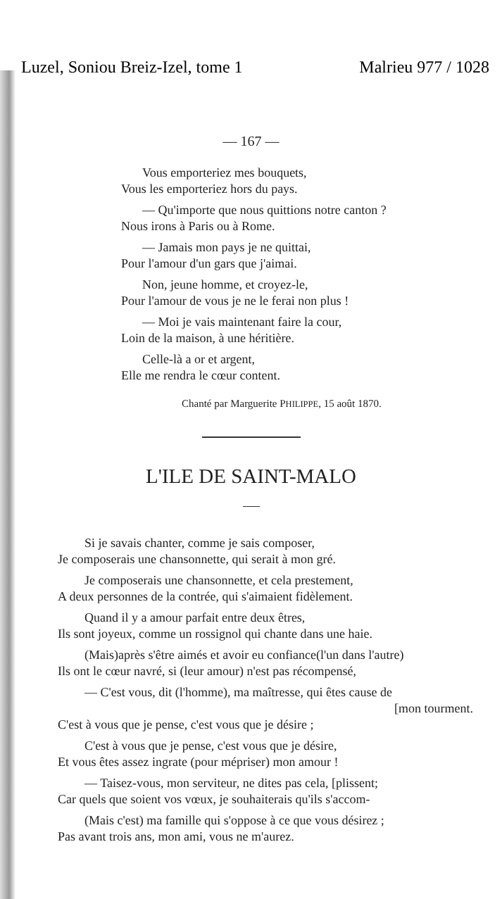Luzel, Soniou Breiz-Izel, tome 1 Malrieu 977 / 1028
— 167 —
Vous emporteriez mes bouquets,
Vous les emporteriez hors du pays.
— Qu'importe que nous quittions notre canton ?
Nous irons à Paris ou à Rome.
— Jamais mon pays je ne quittai,
Pour l'amour d'un gars que j'aimai.
Non, jeune homme, et croyez-le,
Pour l'amour de vous je ne le ferai non plus !
— Moi je vais maintenant faire la cour,
Loin de la maison, à une héritière.
Celle-là a or et argent,
Elle me rendra le cœur content.
Chanté par Marguerite PHILIPPE, 15 août 1870.
L'ILE DE SAINT-MALO
Si je savais chanter, comme je sais composer,
Je composerais une chansonnette, qui serait à mon gré.
Je composerais une chansonnette, et cela prestement,
A deux personnes de la contrée, qui s'aimaient fidèlement.
Quand il y a amour parfait entre deux êtres,
Ils sont joyeux, comme un rossignol qui chante dans une haie.
(Mais)après s'être aimés et avoir eu confiance(l'un dans l'autre)
Ils ont le cœur navré, si (leur amour) n'est pas récompensé,
— C'est vous, dit (l'homme), ma maîtresse, qui êtes cause de
[mon tourment.
C'est à vous que je pense, c'est vous que je désire ;
C'est à vous que je pense, c'est vous que je désire,
Et vous êtes assez ingrate (pour mépriser) mon amour !
— Taisez-vous, mon serviteur, ne dites pas cela, [plissent;
Car quels que soient vos vœux, je souhaiterais qu'ils s'accom-
(Mais c'est) ma famille qui s'oppose à ce que vous désirez ;
Pas avant trois ans, mon ami, vous ne m'aurez.